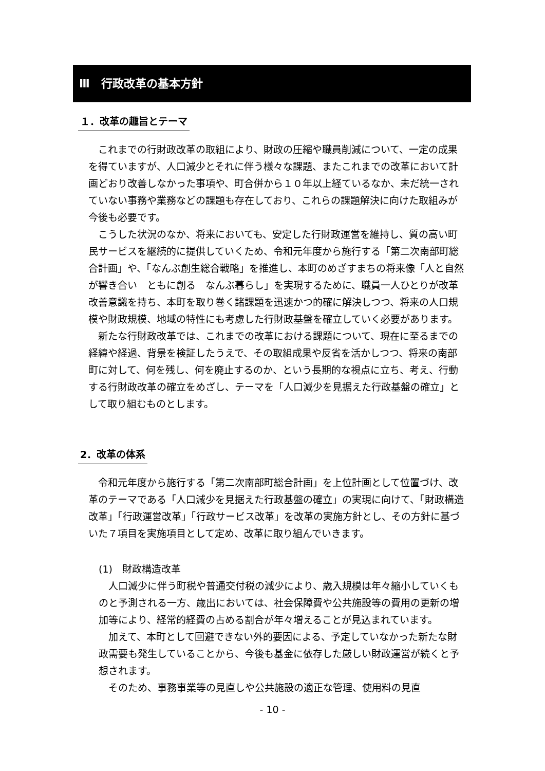Ⅲ　行政改革の基本方針
１．改革の趣旨とテーマ
これまでの行財政改革の取組により、財政の圧縮や職員削減について、一定の成果を得ていますが、人口減少とそれに伴う様々な課題、またこれまでの改革において計画どおり改善しなかった事項や、町合併から１０年以上経ているなか、未だ統一されていない事務や業務などの課題も存在しており、これらの課題解決に向けた取組みが今後も必要です。
こうした状況のなか、将来においても、安定した行財政運営を維持し、質の高い町民サービスを継続的に提供していくため、令和元年度から施行する「第二次南部町総合計画」や、「なんぶ創生総合戦略」を推進し、本町のめざすまちの将来像「人と自然が響き合い　ともに創る　なんぶ暮らし」を実現するために、職員一人ひとりが改革改善意識を持ち、本町を取り巻く諸課題を迅速かつ的確に解決しつつ、将来の人口規模や財政規模、地域の特性にも考慮した行財政基盤を確立していく必要があります。
新たな行財政改革では、これまでの改革における課題について、現在に至るまでの経緯や経過、背景を検証したうえで、その取組成果や反省を活かしつつ、将来の南部町に対して、何を残し、何を廃止するのか、という長期的な視点に立ち、考え、行動する行財政改革の確立をめざし、テーマを「人口減少を見据えた行政基盤の確立」として取り組むものとします。
2．改革の体系
令和元年度から施行する「第二次南部町総合計画」を上位計画として位置づけ、改革のテーマである「人口減少を見据えた行政基盤の確立」の実現に向けて、「財政構造改革」「行政運営改革」「行政サービス改革」を改革の実施方針とし、その方針に基づいた７項目を実施項目として定め、改革に取り組んでいきます。
(1)　財政構造改革
人口減少に伴う町税や普通交付税の減少により、歳入規模は年々縮小していくものと予測される一方、歳出においては、社会保障費や公共施設等の費用の更新の増加等により、経常的経費の占める割合が年々増えることが見込まれています。
加えて、本町として回避できない外的要因による、予定していなかった新たな財政需要も発生していることから、今後も基金に依存した厳しい財政運営が続くと予想されます。
そのため、事務事業等の見直しや公共施設の適正な管理、使用料の見直
- 10 -